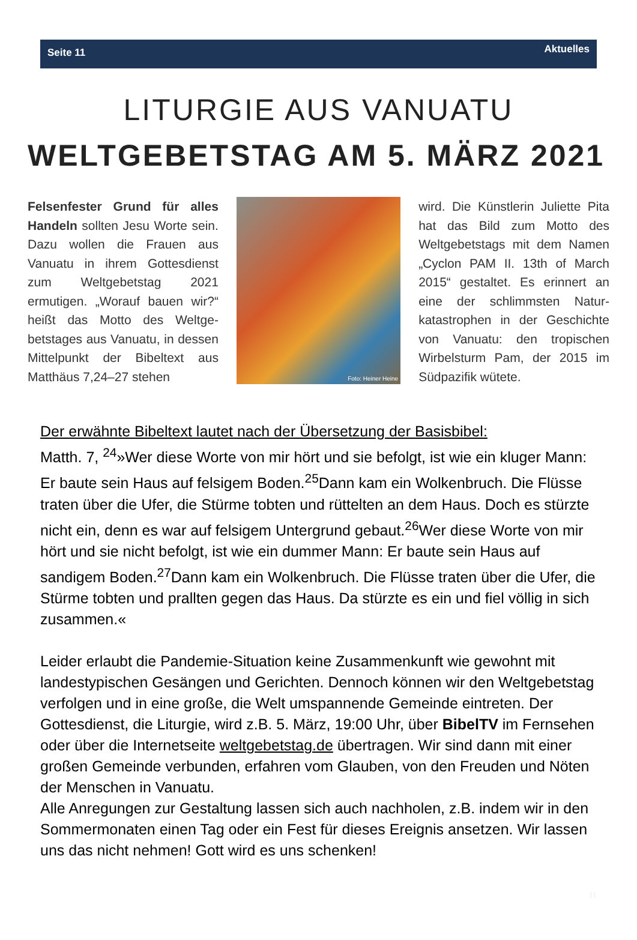Seite 11 Aktuelles
LITURGIE AUS VANUATU
WELTGEBETSTAG AM 5. MÄRZ 2021
Felsenfester Grund für alles Handeln sollten Jesu Worte sein. Dazu wollen die Frauen aus Vanuatu in ihrem Gottes­dienst zum Weltgebetstag 2021 ermutigen. „Worauf bauen wir?“ heißt das Motto des Weltge­betstages aus Vanuatu, in des­sen Mittelpunkt der Bibeltext aus Matthäus 7,24–27 stehen
Foto: Heiner Heine
wird. Die Künstlerin Juliette Pita hat das Bild zum Motto des Weltgebetstags mit dem Namen „Cyclon PAM II. 13th of March 2015“ gestaltet. Es erinnert an eine der schlimmsten Natur­katastrophen in der Geschichte von Vanuatu: den tropischen Wirbelsturm Pam, der 2015 im Südpazifik wütete.
Der erwähnte Bibeltext lautet nach der Übersetzung der Basisbibel:
Matth. 7, <sup>24</sup>»Wer diese Worte von mir hört und sie befolgt, ist wie ein kluger Mann: Er baute sein Haus auf felsigem Boden.<sup>25</sup>Dann kam ein Wolkenbruch. Die Flüsse traten über die Ufer, die Stürme tobten und rüttelten an dem Haus. Doch es stürzte nicht ein, denn es war auf felsigem Untergrund gebaut.<sup>26</sup>Wer diese Worte von mir hört und sie nicht befolgt, ist wie ein dummer Mann: Er baute sein Haus auf sandigem Boden.<sup>27</sup>Dann kam ein Wolkenbruch. Die Flüsse traten über die Ufer, die Stürme tobten und prallten gegen das Haus. Da stürzte es ein und fiel völlig in sich zusammen.«
Leider erlaubt die Pandemie-Situation keine Zusammenkunft wie gewohnt mit landestypischen Gesängen und Gerichten. Dennoch können wir den Welt­gebetstag verfolgen und in eine große, die Welt umspannende Gemeinde eintreten. Der Gottesdienst, die Liturgie, wird z.B. 5. März, 19:00 Uhr, über BibelTV im Fernsehen oder über die Internetseite weltgebetstag.de übertragen. Wir sind dann mit einer großen Gemeinde verbunden, erfahren vom Glauben, von den Freuden und Nöten der Menschen in Vanuatu.
Alle Anregungen zur Gestaltung lassen sich auch nachholen, z.B. indem wir in den Sommermonaten einen Tag oder ein Fest für dieses Ereignis ansetzen. Wir lassen uns das nicht nehmen! Gott wird es uns schenken!
11